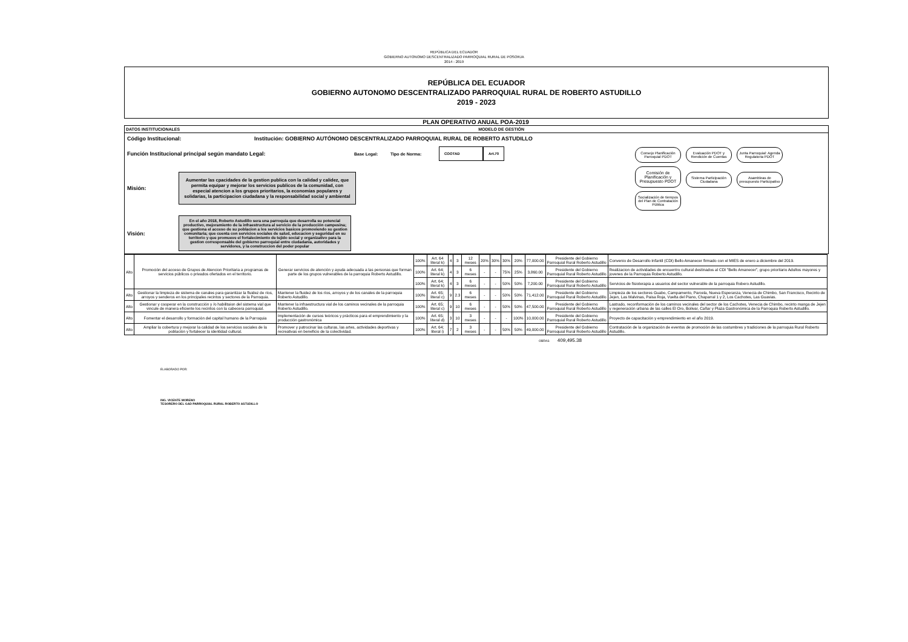REPÙBLICA DEL ECUADOR
GOBIERNO AUTONOMO DESCENTRALIZADO PARROQUIAL RURAL DE POSORJA
2014 - 2019
REPÚBLICA DEL ECUADOR
GOBIERNO AUTONOMO DESCENTRALIZADO PARROQUIAL RURAL DE ROBERTO ASTUDILLO
2019 - 2023
PLAN OPERATIVO ANUAL POA-2019
DATOS INSTITUCIONALES MODELO DE GESTIÓN
Código Institucional: Institución: GOBIERNO AUTÓNOMO DESCENTRALIZADO PARROQUIAL RURAL DE ROBERTO ASTUDILLO
Función Institucional principal según mandato Legal: Base Legal: Tipo de Norma: COOTAD Art.70
Misión:
Aumentar las cpacidades de la gestion publica con la calidad y calidez, que permita equipar y mejorar los servicios publicos de la comunidad, con especial atencion a los grupos prioritarios, la economias populares y solidarias, la participacion ciudadana y la responsabilidad social y ambiental
Visión:
En el año 2018, Roberto Astudillo sera una parroquia que desarrolla su potencial productivo, mejoramiento de la infraestructura al servicio de la producción campesina; que gestiona el acceso de su poblacion a los servicios basicos promoviendo su gestion comunitaria; que cuenta con servicios sociales de salud, educacion y seguridad en su territorio y que promueve el fortalecimiento de tejido social y organizativo para la gestion corresponsable del gobierno parroquial entre ciudadania, autoridades y servidores, y la construccion del poder popular
Consejo Planificación Parroquial PDOT
Evaluación PDOT y Rendición de Cuentas
Junta Parroquial: Agenda Regulatoria PDOT
Comisión de Planificación y Presupuesto PDOT
Sistema Participación Ciudadana
Asambleas de presupuesto Participativo
Socialización de tiempos del Plan de Contratación Pública
| Alto | Promoción del acceso de Grupos de Atencion Prioritaria a programas de servicios públicos o privados ofertados en el territorio. | Generar servicios de atención y ayuda adecuada a las personas que forman parte de los grupos vulnerables de la parroquia Roberto Astudillo. | 100% | Art. 64 literal k) | 4 | 3 | 12 meses | 20% | 30% | 30% | 20% | 77,000.00 | Presidente del Gobierno Parroquial Rural Roberto Astudillo | Convenio de Desarrollo Infantil (CDI) Bello Amanecer firmado con el MIES de enero a diciembre del 2019. |
| | | | 100% | Art. 64; literal k) | 4 | 3 | 6 meses | - | - | 75% | 25% | 3,860.00 | Presidente del Gobierno Parroquial Rural Roberto Astudillo | Realizacion de actividades de encuentro cultural destinados al CDI "Bello Amanecer", grupo prioritario Adultos mayores y jovenes de la Parroquia Roberto Astudillo. |
| | | | 100% | Art. 64; literal k) | 4 | 3 | 6 meses | - | - | 50% | 50% | 7,200.00 | Presidente del Gobierno Parroquial Rural Roberto Astudillo | Servicios de fisioterapia a usuarios del sector vulnerable de la parroquia Robero Astudillo. |
| Alto | Gestionar la limpieza de sistema de canales para garantizar la fluidez de ríos, arroyos y senderos en los principales recintos y sectores de la Parroquia. | Mantener la fluidez de los ríos, arroyos y de los canales de la parroquia Roberto Astudillo. | 100% | Art. 65; literal c) | 9 | 2.3 | 6 meses | - | - | 50% | 50% | 71,412.00 | Presidente del Gobierno Parroquial Rural Roberto Astudillo | Limpieza de los sectores Guabo, Campamento, Parcela, Nueva Esperanza, Venecia de Chimbo, San Francisco, Recinto de Jejen, Las Malvinas, Paisa Roja, Vuelta del Piano, Chaparral 1 y 2, Los Cachotes, Las Guavias. |
| Alto | Gestionar y cooperar en la construcción y /o habilitaion del sistema vial que vincule de manera eficiente los recintos con la cabecera parroquial. | Mantener la infraestructura vial de los caminos vecinales de la parroquia Roberto Astudillo. | 100% | Art. 65; literal c) | 9 | 10 | 6 meses | - | - | 50% | 50% | 47,500.00 | Presidente del Gobierno Parroquial Rural Roberto Astudillo | Lastrado, reconformación de los caminos vecinales del sector de los Cachotes, Venecia de Chimbo, recinto manga de Jejen y regeneración urbana de las calles El Oro, Bolivar, Cañar y Plaza Gastronómica de la Parroquia Roberto Astudillo. |
| Alto | Fomentar el desarrollo y formación del capital humano de la Parroquia | Implementación de cursos teóricos y prácticos para el emprendimiento y la producción gastronómica | 100% | Art. 65; literal d) | 3 | 10 | 3 meses | - | - | - | 100% | 10,000.00 | Presidente del Gobierno Parroquial Rural Roberto Astudillo | Proyecto de capacitación y emprendimiento en el año 2019. |
| Alto | Ampliar la cobertura y mejorar la calidad de los servicios sociales de la población y fortalecer la identidad cultural. | Promover y patrocinar las culturas, las artes, actividades deportivas y recreativas en beneficio de la colectividad. | 100% | Art. 64; literal i) | 7 | 2 | 3 meses | - | - | 50% | 50% | 49,000.00 | Presidente del Gobierno Parroquial Rural Roberto Astudillo | Contratación de la organización de eventos de promoción de las costumbres y tradiciones de la parroquia Rural Roberto Astudillo. |
OBRAS 409,495.38
ELABORADO POR:
ING. VICENTE MORENO
TESORERO DEL GAD PARROQUIAL RURAL ROBERTO ASTUDILLO